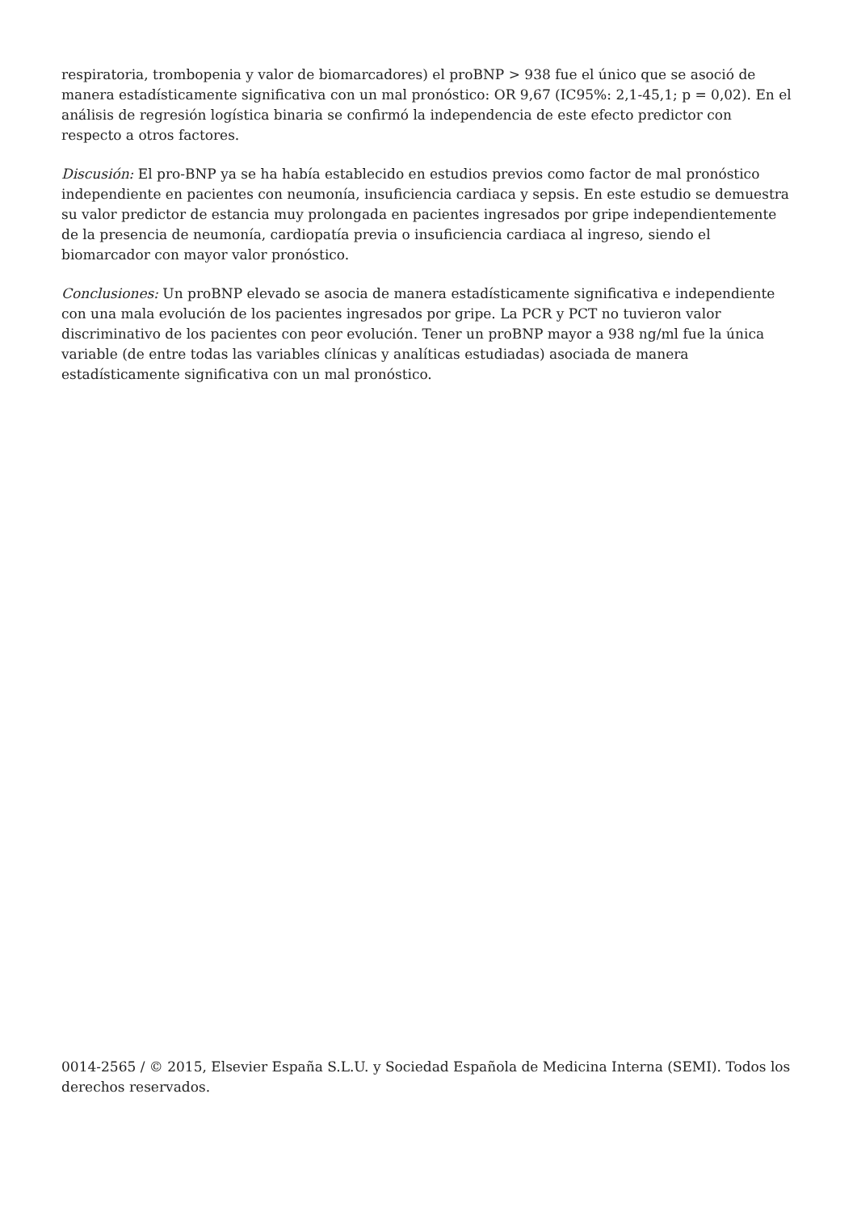respiratoria, trombopenia y valor de biomarcadores) el proBNP > 938 fue el único que se asoció de manera estadísticamente significativa con un mal pronóstico: OR 9,67 (IC95%: 2,1-45,1; p = 0,02). En el análisis de regresión logística binaria se confirmó la independencia de este efecto predictor con respecto a otros factores.
Discusión: El pro-BNP ya se ha había establecido en estudios previos como factor de mal pronóstico independiente en pacientes con neumonía, insuficiencia cardiaca y sepsis. En este estudio se demuestra su valor predictor de estancia muy prolongada en pacientes ingresados por gripe independientemente de la presencia de neumonía, cardiopatía previa o insuficiencia cardiaca al ingreso, siendo el biomarcador con mayor valor pronóstico.
Conclusiones: Un proBNP elevado se asocia de manera estadísticamente significativa e independiente con una mala evolución de los pacientes ingresados por gripe. La PCR y PCT no tuvieron valor discriminativo de los pacientes con peor evolución. Tener un proBNP mayor a 938 ng/ml fue la única variable (de entre todas las variables clínicas y analíticas estudiadas) asociada de manera estadísticamente significativa con un mal pronóstico.
0014-2565 / © 2015, Elsevier España S.L.U. y Sociedad Española de Medicina Interna (SEMI). Todos los derechos reservados.